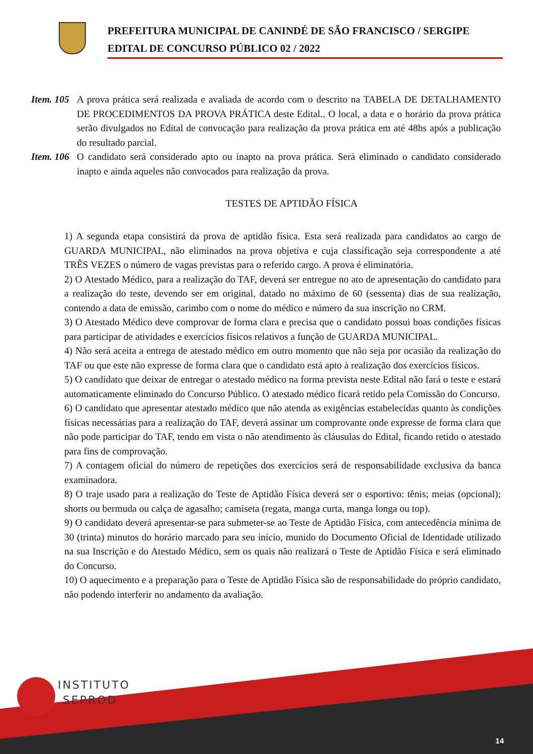PREFEITURA MUNICIPAL DE CANINDÉ DE SÃO FRANCISCO / SERGIPE
EDITAL DE CONCURSO PÚBLICO 02 / 2022
Item. 105
A prova prática será realizada e avaliada de acordo com o descrito na TABELA DE DETALHAMENTO DE PROCEDIMENTOS DA PROVA PRÁTICA deste Edital.. O local, a data e o horário da prova prática serão divulgados no Edital de convocação para realização da prova prática em até 48hs após a publicação do resultado parcial.
Item. 106
O candidato será considerado apto ou inapto na prova prática. Será eliminado o candidato considerado inapto e ainda aqueles não convocados para realização da prova.
TESTES DE APTIDÃO FÍSICA
1) A segunda etapa consistirá da prova de aptidão física. Esta será realizada para candidatos ao cargo de GUARDA MUNICIPAL, não eliminados na prova objetiva e cuja classificação seja correspondente a até TRÊS VEZES o número de vagas previstas para o referido cargo. A prova é eliminatória.
2) O Atestado Médico, para a realização do TAF, deverá ser entregue no ato de apresentação do candidato para a realização do teste, devendo ser em original, datado no máximo de 60 (sessenta) dias de sua realização, contendo a data de emissão, carimbo com o nome do médico e número da sua inscrição no CRM.
3) O Atestado Médico deve comprovar de forma clara e precisa que o candidato possui boas condições físicas para participar de atividades e exercícios físicos relativos a função de GUARDA MUNICIPAL.
4) Não será aceita a entrega de atestado médico em outro momento que não seja por ocasião da realização do TAF ou que este não expresse de forma clara que o candidato está apto à realização dos exercícios físicos.
5) O candidato que deixar de entregar o atestado médico na forma prevista neste Edital não fará o teste e estará automaticamente eliminado do Concurso Público. O atestado médico ficará retido pela Comissão do Concurso.
6) O candidato que apresentar atestado médico que não atenda as exigências estabelecidas quanto às condições físicas necessárias para a realização do TAF, deverá assinar um comprovante onde expresse de forma clara que não pode participar do TAF, tendo em vista o não atendimento às cláusulas do Edital, ficando retido o atestado para fins de comprovação.
7) A contagem oficial do número de repetições dos exercícios será de responsabilidade exclusiva da banca examinadora.
8) O traje usado para a realização do Teste de Aptidão Física deverá ser o esportivo: tênis; meias (opcional); shorts ou bermuda ou calça de agasalho; camiseta (regata, manga curta, manga longa ou top).
9) O candidato deverá apresentar-se para submeter-se ao Teste de Aptidão Física, com antecedência mínima de 30 (trinta) minutos do horário marcado para seu início, munido do Documento Oficial de Identidade utilizado na sua Inscrição e do Atestado Médico, sem os quais não realizará o Teste de Aptidão Física e será eliminado do Concurso.
10) O aquecimento e a preparação para o Teste de Aptidão Física são de responsabilidade do próprio candidato, não podendo interferir no andamento da avaliação.
INSTITUTO
SEPROD
14